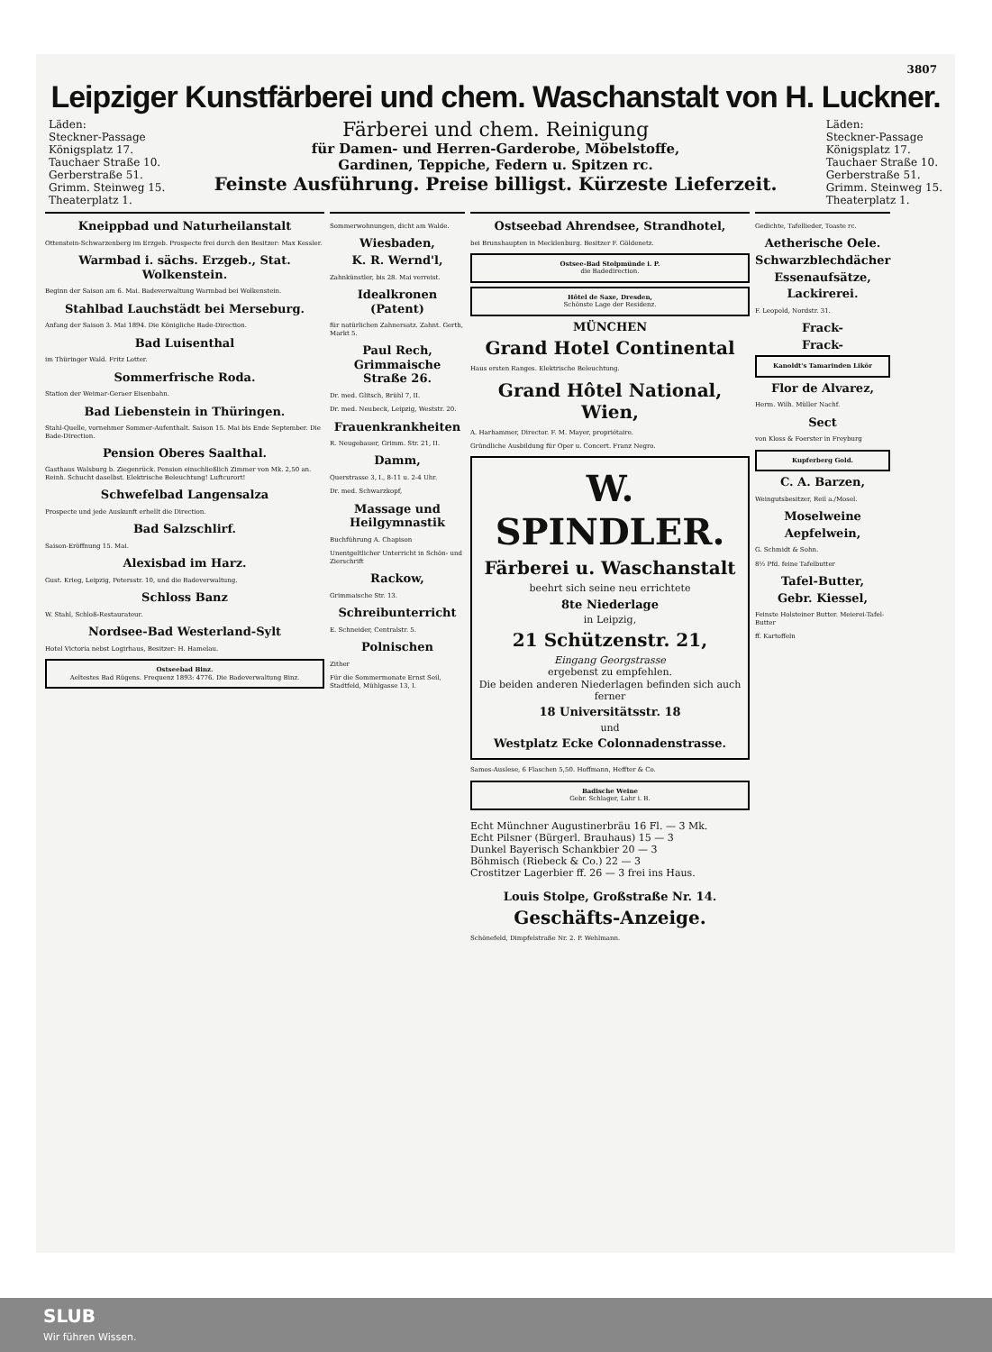3807
Leipziger Kunstfärberei und chem. Waschanstalt von H. Luckner.
Läden:
Steckner-Passage
Königsplatz 17.
Tauchaer Straße 10.
Gerberstraße 51.
Grimm. Steinweg 15.
Theaterplatz 1.
Färberei und chem. Reinigung
für Damen- und Herren-Garderobe, Möbelstoffe,
Gardinen, Teppiche, Federn u. Spitzen rc.
Feinste Ausführung. Preise billigst. Kürzeste Lieferzeit.
Läden:
Steckner-Passage
Königsplatz 17.
Tauchaer Straße 10.
Gerberstraße 51.
Grimm. Steinweg 15.
Theaterplatz 1.
Kneippbad und Naturheilanstalt
Ottenstein-Schwarzenberg im Erzgeb. Prospecte frei durch den Besitzer: Max Kessler.
Warmbad i. sächs. Erzgeb., Stat. Wolkenstein.
Beginn der Saison am 6. Mai. Badeverwaltung Warmbad bei Wolkenstein.
Stahlbad Lauchstädt bei Merseburg.
Anfang der Saison 3. Mai 1894. Die Königliche Bade-Direction.
Bad Luisenthal
im Thüringer Wald. Fritz Lotter.
Sommerfrische Roda.
Station der Weimar-Geraer Eisenbahn.
Bad Liebenstein in Thüringen.
Stahl-Quelle, vornehmer Sommer-Aufenthalt. Saison 15. Mai bis Ende September. Die Bade-Direction.
Pension Oberes Saalthal.
Gasthaus Walsburg b. Ziegenrück. Pension einschließlich Zimmer von Mk. 2,50 an. Reinh. Schucht daselbst. Elektrische Beleuchtung! Luftcurort!
Schwefelbad Langensalza
Prospecte und jede Auskunft erhellt die Direction.
Bad Salzschlirf.
Saison-Eröffnung 15. Mai.
Alexisbad im Harz.
Gust. Krieg, Leipzig, Petersstr. 10, und die Badeverwaltung.
Schloss Banz
W. Stahl, Schloß-Restaurateur.
Nordsee-Bad Westerland-Sylt
Hotel Victoria nebst Logirhaus, Besitzer: H. Hamelau.
Ostseebad Binz.
Aeltestes Bad Rügens. Frequenz 1893: 4776. Die Badeverwaltung Binz.
Sommerwohnungen, dicht am Walde.
Wiesbaden,
K. R. Wernd'l,
Zahnkünstler, bis 28. Mai verreist.
Idealkronen (Patent)
für natürlichen Zahnersatz. Zahnt. Gerth, Markt 5.
Paul Rech, Grimmaische Straße 26.
Dr. med. Glitsch, Brühl 7, II.
Dr. med. Neubeck, Leipzig, Weststr. 20.
Frauenkrankheiten
R. Neugebauer, Grimm. Str. 21, II.
Damm,
Querstrasse 3, I., 8-11 u. 2-4 Uhr.
Dr. med. Schwarzkopf,
Massage und Heilgymnastik
Buchführung A. Chapison
Unentgeltlicher Unterricht in Schön- und Zierschrift
Rackow,
Grimmaische Str. 13.
Schreibunterricht
E. Schneider, Centralstr. 5.
Polnischen
Zither
Für die Sommermonate Ernst Seil, Stadtfeld, Mühlgasse 13, I.
Ostseebad Ahrendsee, Strandhotel,
bei Brunshaupten in Mecklenburg. Besitzer F. Göldenetz.
Ostsee-Bad Stolpmünde i. P.
die Badedirection.
Hôtel de Saxe, Dresden,
Schönste Lage der Residenz.
MÜNCHEN
Grand Hotel Continental
Haus ersten Ranges. Elektrische Beleuchtung.
Grand Hôtel National, Wien,
A. Harhammer, Director. F. M. Mayer, propriétaire.
Gründliche Ausbildung für Oper u. Concert. Franz Negro.
W. SPINDLER.
Färberei u. Waschanstalt
beehrt sich seine neu errichtete
8te Niederlage
in Leipzig,
21 Schützenstr. 21,
Eingang Georgstrasse
ergebenst zu empfehlen.
Die beiden anderen Niederlagen befinden sich auch ferner
18 Universitätsstr. 18
und
Westplatz Ecke Colonnadenstrasse.
Samos-Auslese, 6 Flaschen 5,50. Hoffmann, Heffter & Co.
Badische Weine
Gebr. Schlager, Lahr i. B.
Echt Münchner Augustinerbräu 16 Fl. — 3 Mk.
Echt Pilsner (Bürgerl. Brauhaus) 15 — 3
Dunkel Bayerisch Schankbier 20 — 3
Böhmisch (Riebeck & Co.) 22 — 3
Crostitzer Lagerbier ff. 26 — 3 frei ins Haus.
Louis Stolpe, Großstraße Nr. 14.
Geschäfts-Anzeige.
Schönefeld, Dimpfelstraße Nr. 2. P. Wehlmann.
Gedichte, Tafellieder, Toaste rc.
Aetherische Oele.
Schwarzblechdächer
Essenaufsätze,
Lackirerei.
F. Leopold, Nordstr. 31.
Frack-
Frack-
Kanoldt's Tamarinden Likör
Flor de Alvarez,
Herm. Wilh. Müller Nachf.
Sect
von Kloss & Foerster in Freyburg
Kupferberg Gold.
C. A. Barzen,
Weingutsbesitzer, Reil a./Mosel.
Moselweine
Aepfelwein,
G. Schmidt & Sohn.
8½ Pfd. feine Tafelbutter
Tafel-Butter,
Gebr. Kiessel,
Feinste Holsteiner Butter. Meierei-Tafel-Butter
ff. Kartoffeln
SLUB
Wir führen Wissen.